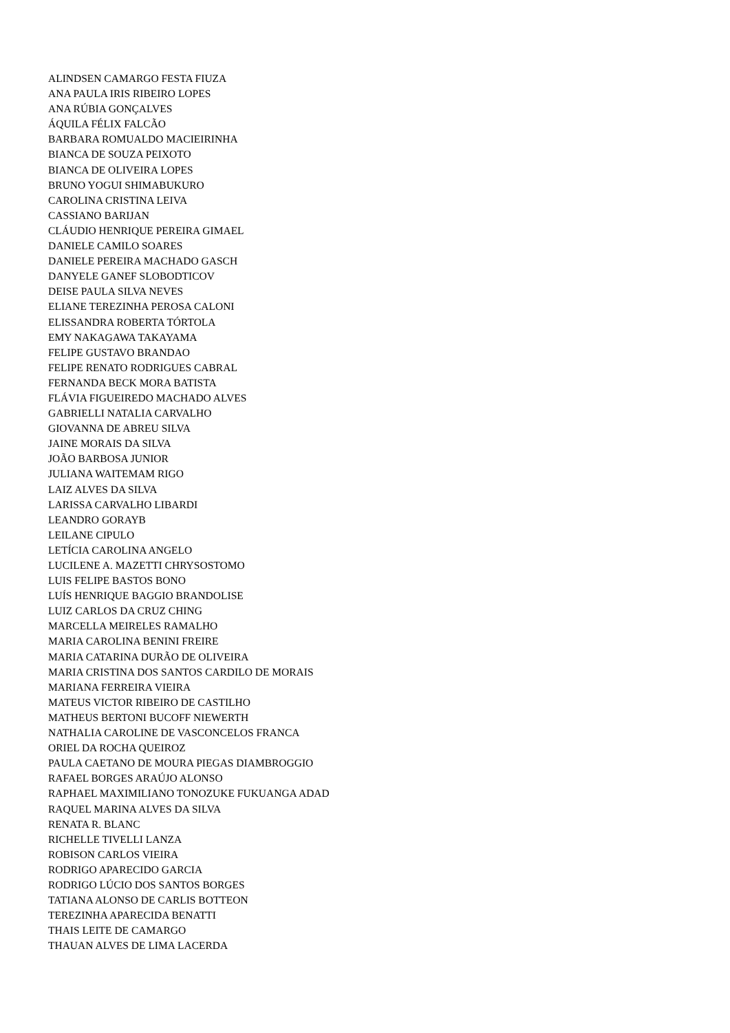ALINDSEN CAMARGO FESTA FIUZA
ANA PAULA IRIS RIBEIRO LOPES
ANA RÚBIA GONÇALVES
ÁQUILA FÉLIX FALCÃO
BARBARA ROMUALDO MACIEIRINHA
BIANCA DE SOUZA PEIXOTO
BIANCA DE OLIVEIRA LOPES
BRUNO YOGUI SHIMABUKURO
CAROLINA CRISTINA LEIVA
CASSIANO BARIJAN
CLÁUDIO HENRIQUE PEREIRA GIMAEL
DANIELE CAMILO SOARES
DANIELE PEREIRA MACHADO GASCH
DANYELE GANEF SLOBODTICOV
DEISE PAULA SILVA NEVES
ELIANE TEREZINHA PEROSA CALONI
ELISSANDRA ROBERTA TÓRTOLA
EMY NAKAGAWA TAKAYAMA
FELIPE GUSTAVO BRANDAO
FELIPE RENATO RODRIGUES CABRAL
FERNANDA BECK MORA BATISTA
FLÁVIA FIGUEIREDO MACHADO ALVES
GABRIELLI NATALIA CARVALHO
GIOVANNA DE ABREU SILVA
JAINE MORAIS DA SILVA
JOÃO BARBOSA JUNIOR
JULIANA WAITEMAM RIGO
LAIZ ALVES DA SILVA
LARISSA CARVALHO LIBARDI
LEANDRO GORAYB
LEILANE CIPULO
LETÍCIA CAROLINA ANGELO
LUCILENE A. MAZETTI CHRYSOSTOMO
LUIS FELIPE BASTOS BONO
LUÍS HENRIQUE BAGGIO BRANDOLISE
LUIZ CARLOS DA CRUZ CHING
MARCELLA MEIRELES RAMALHO
MARIA CAROLINA BENINI FREIRE
MARIA CATARINA DURÃO DE OLIVEIRA
MARIA CRISTINA DOS SANTOS CARDILO DE MORAIS
MARIANA FERREIRA VIEIRA
MATEUS VICTOR RIBEIRO DE CASTILHO
MATHEUS BERTONI BUCOFF NIEWERTH
NATHALIA CAROLINE DE VASCONCELOS FRANCA
ORIEL DA ROCHA QUEIROZ
PAULA CAETANO DE MOURA PIEGAS DIAMBROGGIO
RAFAEL BORGES ARAÚJO ALONSO
RAPHAEL MAXIMILIANO TONOZUKE FUKUANGA ADAD
RAQUEL MARINA ALVES DA SILVA
RENATA R. BLANC
RICHELLE TIVELLI LANZA
ROBISON CARLOS VIEIRA
RODRIGO APARECIDO GARCIA
RODRIGO LÚCIO DOS SANTOS BORGES
TATIANA ALONSO DE CARLIS BOTTEON
TEREZINHA APARECIDA BENATTI
THAIS LEITE DE CAMARGO
THAUAN ALVES DE LIMA LACERDA